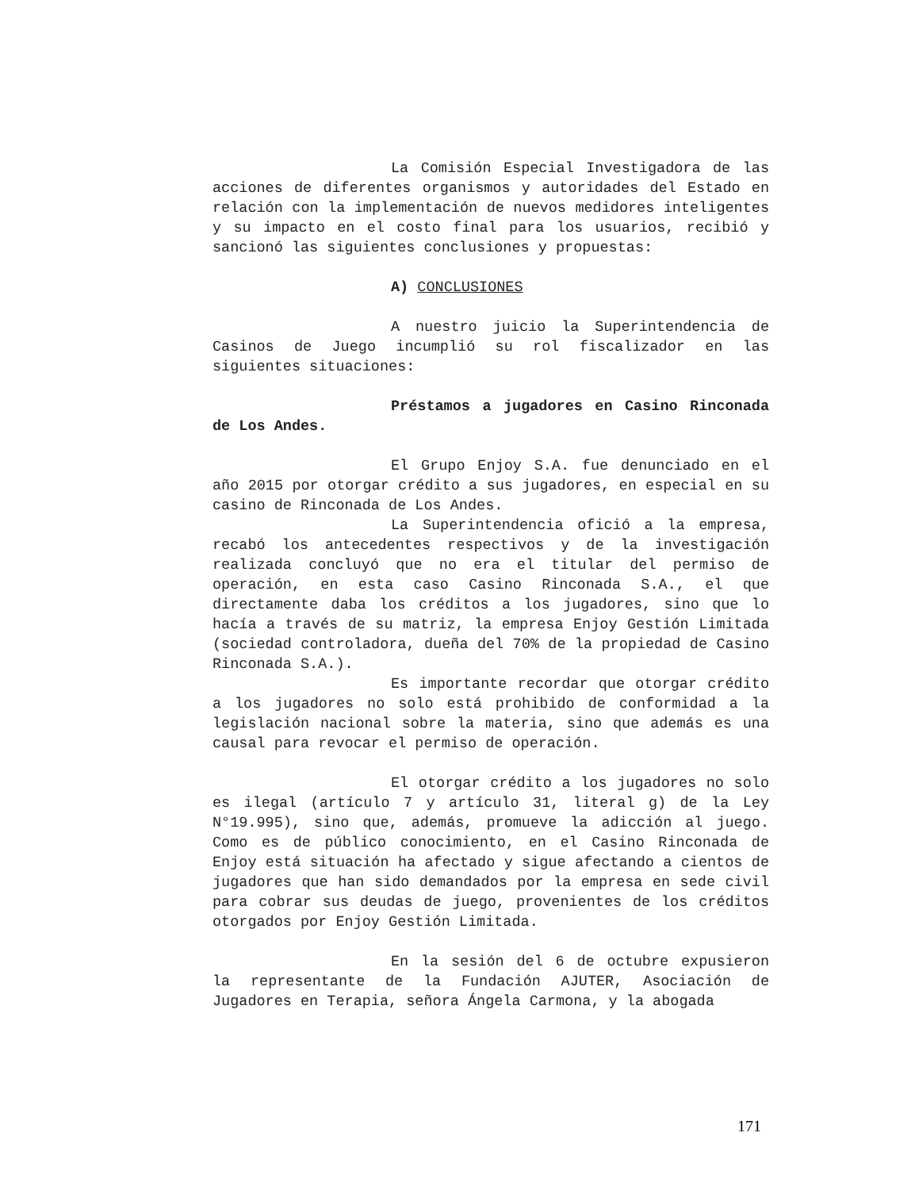La Comisión Especial Investigadora de las acciones de diferentes organismos y autoridades del Estado en relación con la implementación de nuevos medidores inteligentes y su impacto en el costo final para los usuarios, recibió y sancionó las siguientes conclusiones y propuestas:
A) CONCLUSIONES
A nuestro juicio la Superintendencia de Casinos de Juego incumplió su rol fiscalizador en las siguientes situaciones:
Préstamos a jugadores en Casino Rinconada de Los Andes.
El Grupo Enjoy S.A. fue denunciado en el año 2015 por otorgar crédito a sus jugadores, en especial en su casino de Rinconada de Los Andes.
La Superintendencia ofició a la empresa, recabó los antecedentes respectivos y de la investigación realizada concluyó que no era el titular del permiso de operación, en esta caso Casino Rinconada S.A., el que directamente daba los créditos a los jugadores, sino que lo hacía a través de su matriz, la empresa Enjoy Gestión Limitada (sociedad controladora, dueña del 70% de la propiedad de Casino Rinconada S.A.).
Es importante recordar que otorgar crédito a los jugadores no solo está prohibido de conformidad a la legislación nacional sobre la materia, sino que además es una causal para revocar el permiso de operación.
El otorgar crédito a los jugadores no solo es ilegal (artículo 7 y artículo 31, literal g) de la Ley N°19.995), sino que, además, promueve la adicción al juego. Como es de público conocimiento, en el Casino Rinconada de Enjoy está situación ha afectado y sigue afectando a cientos de jugadores que han sido demandados por la empresa en sede civil para cobrar sus deudas de juego, provenientes de los créditos otorgados por Enjoy Gestión Limitada.
En la sesión del 6 de octubre expusieron la representante de la Fundación AJUTER, Asociación de Jugadores en Terapia, señora Ángela Carmona, y la abogada
171